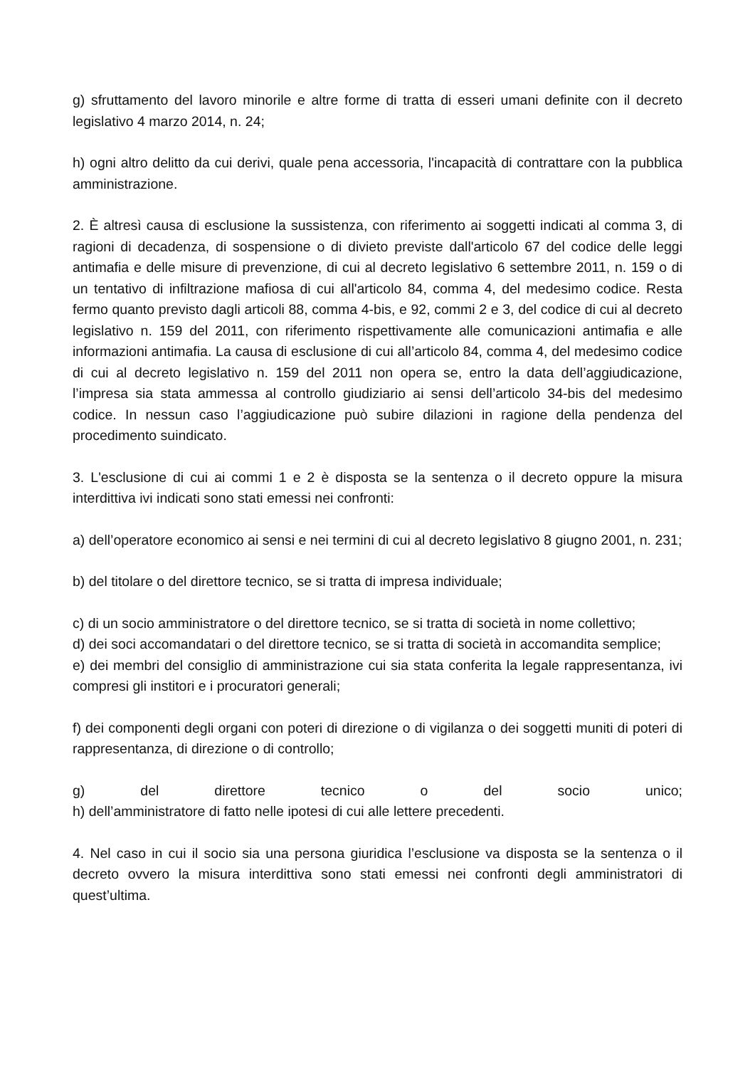g) sfruttamento del lavoro minorile e altre forme di tratta di esseri umani definite con il decreto legislativo 4 marzo 2014, n. 24;
h) ogni altro delitto da cui derivi, quale pena accessoria, l'incapacità di contrattare con la pubblica amministrazione.
2. È altresì causa di esclusione la sussistenza, con riferimento ai soggetti indicati al comma 3, di ragioni di decadenza, di sospensione o di divieto previste dall'articolo 67 del codice delle leggi antimafia e delle misure di prevenzione, di cui al decreto legislativo 6 settembre 2011, n. 159 o di un tentativo di infiltrazione mafiosa di cui all'articolo 84, comma 4, del medesimo codice. Resta fermo quanto previsto dagli articoli 88, comma 4-bis, e 92, commi 2 e 3, del codice di cui al decreto legislativo n. 159 del 2011, con riferimento rispettivamente alle comunicazioni antimafia e alle informazioni antimafia. La causa di esclusione di cui all’articolo 84, comma 4, del medesimo codice di cui al decreto legislativo n. 159 del 2011 non opera se, entro la data dell’aggiudicazione, l’impresa sia stata ammessa al controllo giudiziario ai sensi dell’articolo 34-bis del medesimo codice. In nessun caso l’aggiudicazione può subire dilazioni in ragione della pendenza del procedimento suindicato.
3. L'esclusione di cui ai commi 1 e 2 è disposta se la sentenza o il decreto oppure la misura interdittiva ivi indicati sono stati emessi nei confronti:
a) dell’operatore economico ai sensi e nei termini di cui al decreto legislativo 8 giugno 2001, n. 231;
b) del titolare o del direttore tecnico, se si tratta di impresa individuale;
c) di un socio amministratore o del direttore tecnico, se si tratta di società in nome collettivo;
d) dei soci accomandatari o del direttore tecnico, se si tratta di società in accomandita semplice;
e) dei membri del consiglio di amministrazione cui sia stata conferita la legale rappresentanza, ivi compresi gli institori e i procuratori generali;
f) dei componenti degli organi con poteri di direzione o di vigilanza o dei soggetti muniti di poteri di rappresentanza, di direzione o di controllo;
g) del direttore tecnico o del socio unico;
h) dell’amministratore di fatto nelle ipotesi di cui alle lettere precedenti.
4. Nel caso in cui il socio sia una persona giuridica l’esclusione va disposta se la sentenza o il decreto ovvero la misura interdittiva sono stati emessi nei confronti degli amministratori di quest’ultima.